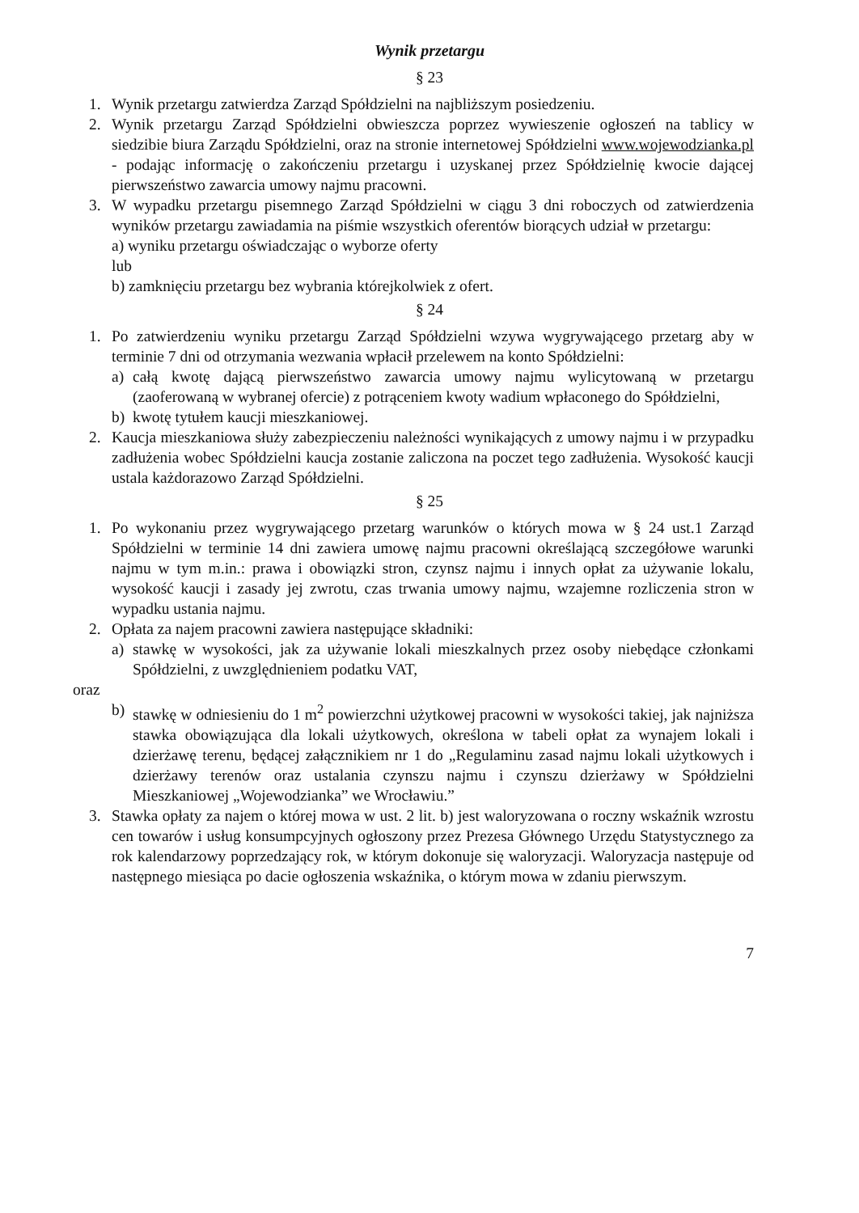Wynik przetargu
§ 23
1. Wynik przetargu zatwierdza Zarząd Spółdzielni na najbliższym posiedzeniu.
2. Wynik przetargu Zarząd Spółdzielni obwieszcza poprzez wywieszenie ogłoszeń na tablicy w siedzibie biura Zarządu Spółdzielni, oraz na stronie internetowej Spółdzielni www.wojewodzianka.pl - podając informację o zakończeniu przetargu i uzyskanej przez Spółdzielnię kwocie dającej pierwszeństwo zawarcia umowy najmu pracowni.
3. W wypadku przetargu pisemnego Zarząd Spółdzielni w ciągu 3 dni roboczych od zatwierdzenia wyników przetargu zawiadamia na piśmie wszystkich oferentów biorących udział w przetargu:
a) wyniku przetargu oświadczając o wyborze oferty
lub
b) zamknięciu przetargu bez wybrania którejkolwiek z ofert.
§ 24
1. Po zatwierdzeniu wyniku przetargu Zarząd Spółdzielni wzywa wygrywającego przetarg aby w terminie 7 dni od otrzymania wezwania wpłacił przelewem na konto Spółdzielni:
a) całą kwotę dającą pierwszeństwo zawarcia umowy najmu wylicytowaną w przetargu (zaoferowaną w wybranej ofercie) z potrąceniem kwoty wadium wpłaconego do Spółdzielni,
b) kwotę tytułem kaucji mieszkaniowej.
2. Kaucja mieszkaniowa służy zabezpieczeniu należności wynikających z umowy najmu i w przypadku zadłużenia wobec Spółdzielni kaucja zostanie zaliczona na poczet tego zadłużenia. Wysokość kaucji ustala każdorazowo Zarząd Spółdzielni.
§ 25
1. Po wykonaniu przez wygrywającego przetarg warunków o których mowa w § 24 ust.1 Zarząd Spółdzielni w terminie 14 dni zawiera umowę najmu pracowni określającą szczegółowe warunki najmu w tym m.in.: prawa i obowiązki stron, czynsz najmu i innych opłat za używanie lokalu, wysokość kaucji i zasady jej zwrotu, czas trwania umowy najmu, wzajemne rozliczenia stron w wypadku ustania najmu.
2. Opłata za najem pracowni zawiera następujące składniki:
a) stawkę w wysokości, jak za używanie lokali mieszkalnych przez osoby niebędące członkami Spółdzielni, z uwzględnieniem podatku VAT,
oraz
b) stawkę w odniesieniu do 1 m<sup>2</sup> powierzchni użytkowej pracowni w wysokości takiej, jak najniższa stawka obowiązująca dla lokali użytkowych, określona w tabeli opłat za wynajem lokali i dzierżawę terenu, będącej załącznikiem nr 1 do „Regulaminu zasad najmu lokali użytkowych i dzierżawy terenów oraz ustalania czynszu najmu i czynszu dzierżawy w Spółdzielni Mieszkaniowej „Wojewodzianka” we Wrocławiu.”
3. Stawka opłaty za najem o której mowa w ust. 2 lit. b) jest waloryzowana o roczny wskaźnik wzrostu cen towarów i usług konsumpcyjnych ogłoszony przez Prezesa Głównego Urzędu Statystycznego za rok kalendarzowy poprzedzający rok, w którym dokonuje się waloryzacji. Waloryzacja następuje od następnego miesiąca po dacie ogłoszenia wskaźnika, o którym mowa w zdaniu pierwszym.
7